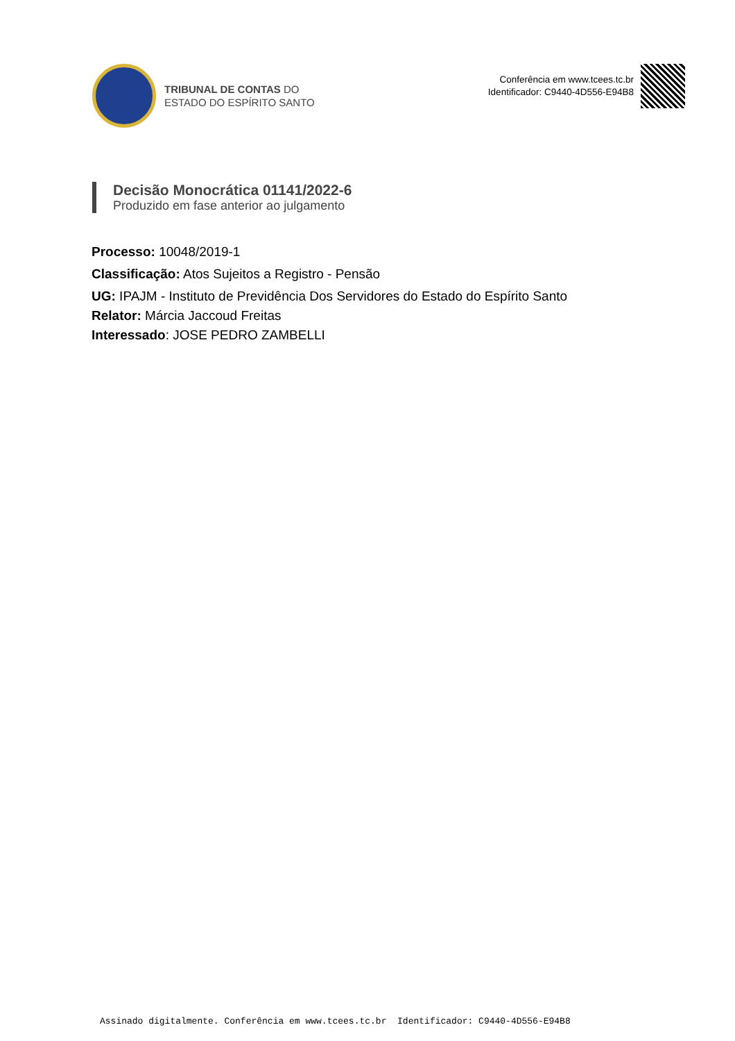TRIBUNAL DE CONTAS DO
ESTADO DO ESPÍRITO SANTO
Conferência em www.tcees.tc.br
Identificador: C9440-4D556-E94B8
Decisão Monocrática 01141/2022-6
Produzido em fase anterior ao julgamento
Processo: 10048/2019-1
Classificação: Atos Sujeitos a Registro - Pensão
UG: IPAJM - Instituto de Previdência Dos Servidores do Estado do Espírito Santo
Relator: Márcia Jaccoud Freitas
Interessado: JOSE PEDRO ZAMBELLI
Assinado digitalmente. Conferência em www.tcees.tc.br Identificador: C9440-4D556-E94B8